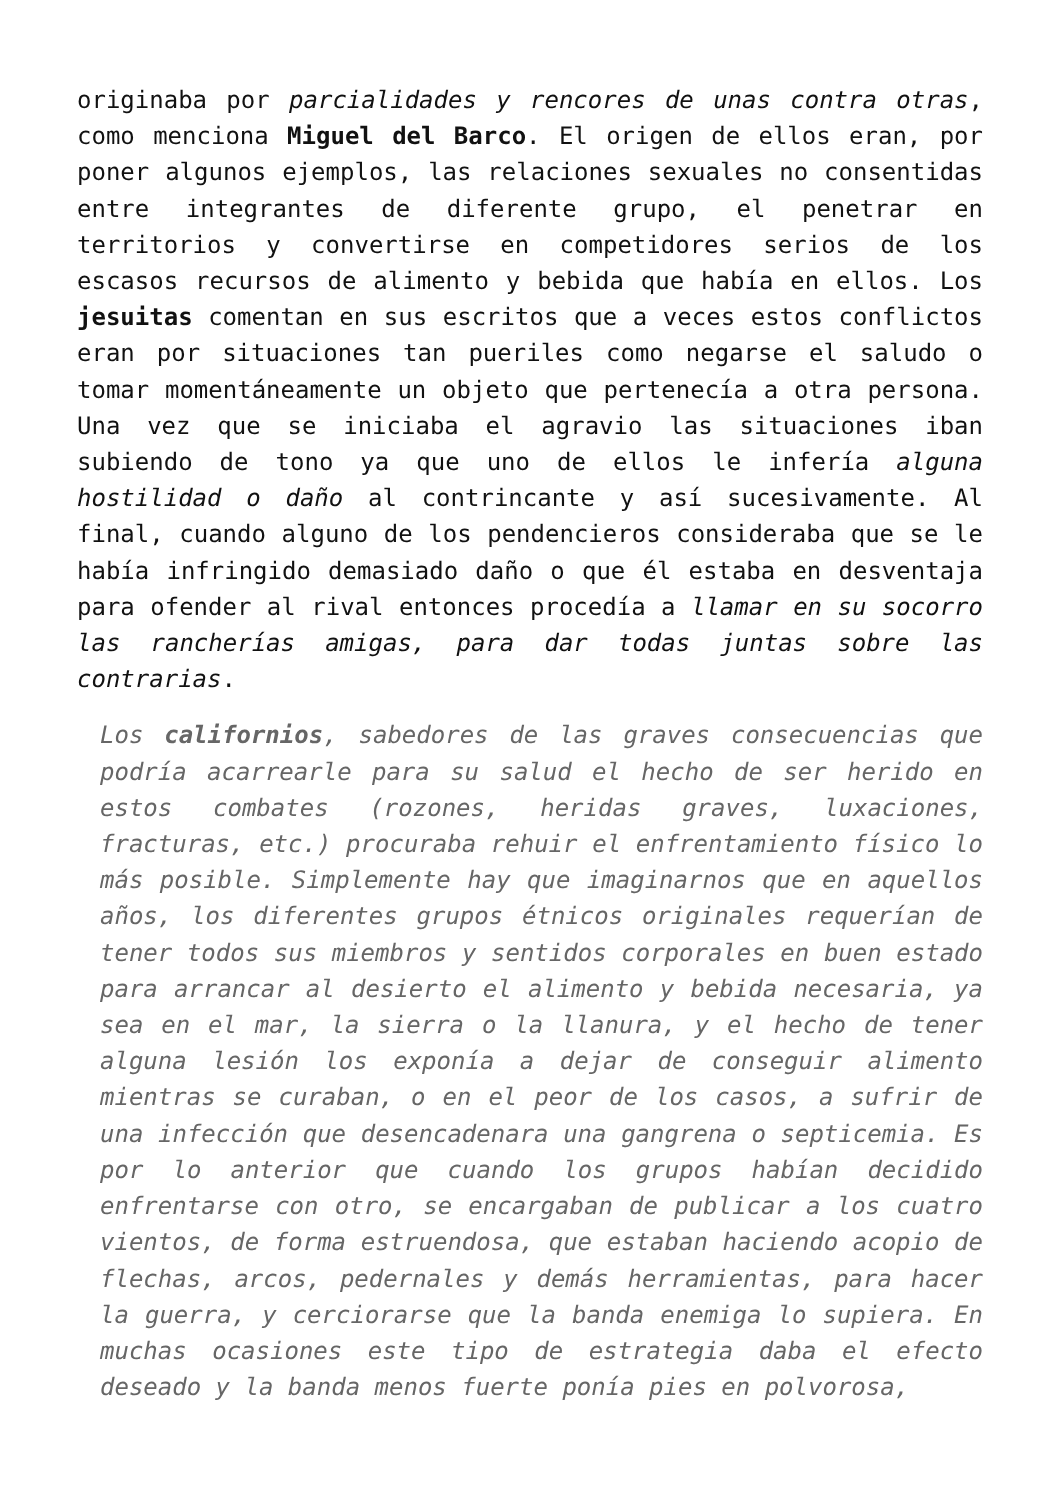originaba por parcialidades y rencores de unas contra otras, como menciona Miguel del Barco. El origen de ellos eran, por poner algunos ejemplos, las relaciones sexuales no consentidas entre integrantes de diferente grupo, el penetrar en territorios y convertirse en competidores serios de los escasos recursos de alimento y bebida que había en ellos. Los jesuitas comentan en sus escritos que a veces estos conflictos eran por situaciones tan pueriles como negarse el saludo o tomar momentáneamente un objeto que pertenecía a otra persona. Una vez que se iniciaba el agravio las situaciones iban subiendo de tono ya que uno de ellos le infería alguna hostilidad o daño al contrincante y así sucesivamente. Al final, cuando alguno de los pendencieros consideraba que se le había infringido demasiado daño o que él estaba en desventaja para ofender al rival entonces procedía a llamar en su socorro las rancherías amigas, para dar todas juntas sobre las contrarias.
Los californios, sabedores de las graves consecuencias que podría acarrearle para su salud el hecho de ser herido en estos combates (rozones, heridas graves, luxaciones, fracturas, etc.) procuraba rehuir el enfrentamiento físico lo más posible. Simplemente hay que imaginarnos que en aquellos años, los diferentes grupos étnicos originales requerían de tener todos sus miembros y sentidos corporales en buen estado para arrancar al desierto el alimento y bebida necesaria, ya sea en el mar, la sierra o la llanura, y el hecho de tener alguna lesión los exponía a dejar de conseguir alimento mientras se curaban, o en el peor de los casos, a sufrir de una infección que desencadenara una gangrena o septicemia. Es por lo anterior que cuando los grupos habían decidido enfrentarse con otro, se encargaban de publicar a los cuatro vientos, de forma estruendosa, que estaban haciendo acopio de flechas, arcos, pedernales y demás herramientas, para hacer la guerra, y cerciorarse que la banda enemiga lo supiera. En muchas ocasiones este tipo de estrategia daba el efecto deseado y la banda menos fuerte ponía pies en polvorosa,